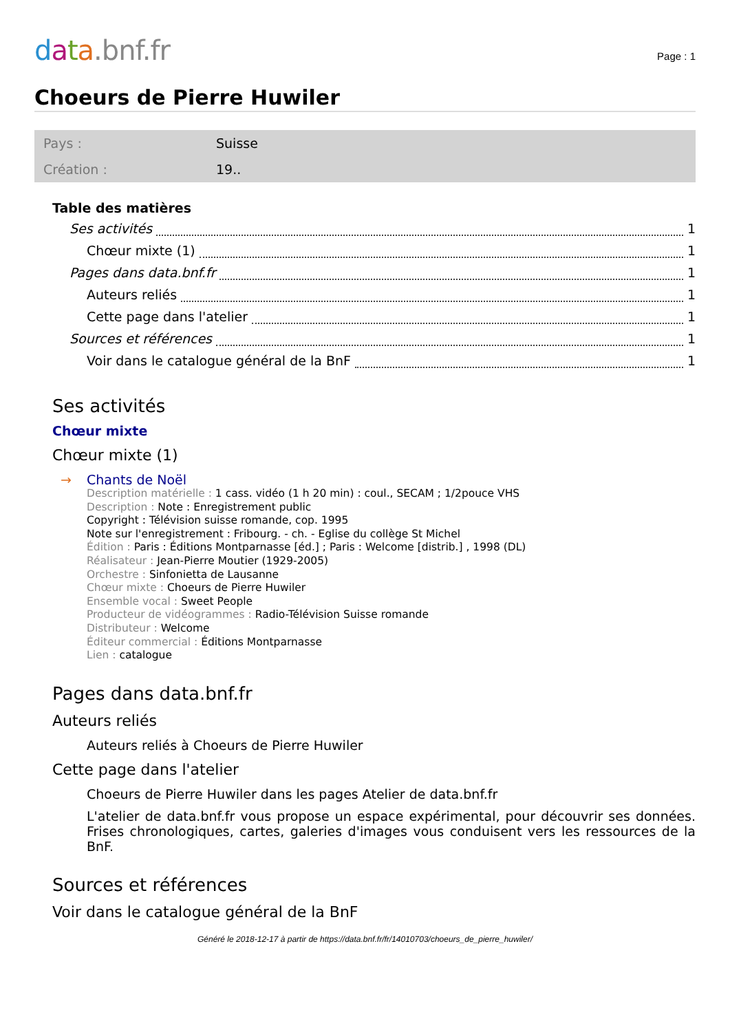data.bnf.fr
Page : 1
Choeurs de Pierre Huwiler
| Pays : | Suisse |
| Création : | 19.. |
Table des matières
Ses activités 1
Chœur mixte (1) 1
Pages dans data.bnf.fr 1
Auteurs reliés 1
Cette page dans l'atelier 1
Sources et références 1
Voir dans le catalogue général de la BnF 1
Ses activités
Chœur mixte
Chœur mixte (1)
→ Chants de Noël
Description matérielle : 1 cass. vidéo (1 h 20 min) : coul., SECAM ; 1/2pouce VHS
Description : Note : Enregistrement public
Copyright : Télévision suisse romande, cop. 1995
Note sur l'enregistrement : Fribourg. - ch. - Eglise du collège St Michel
Édition : Paris : Éditions Montparnasse [éd.] ; Paris : Welcome [distrib.] , 1998 (DL)
Réalisateur : Jean-Pierre Moutier (1929-2005)
Orchestre : Sinfonietta de Lausanne
Chœur mixte : Choeurs de Pierre Huwiler
Ensemble vocal : Sweet People
Producteur de vidéogrammes : Radio-Télévision Suisse romande
Distributeur : Welcome
Éditeur commercial : Éditions Montparnasse
Lien : catalogue
Pages dans data.bnf.fr
Auteurs reliés
Auteurs reliés à Choeurs de Pierre Huwiler
Cette page dans l'atelier
Choeurs de Pierre Huwiler dans les pages Atelier de data.bnf.fr
L'atelier de data.bnf.fr vous propose un espace expérimental, pour découvrir ses données. Frises chronologiques, cartes, galeries d'images vous conduisent vers les ressources de la BnF.
Sources et références
Voir dans le catalogue général de la BnF
Généré le 2018-12-17 à partir de https://data.bnf.fr/fr/14010703/choeurs_de_pierre_huwiler/